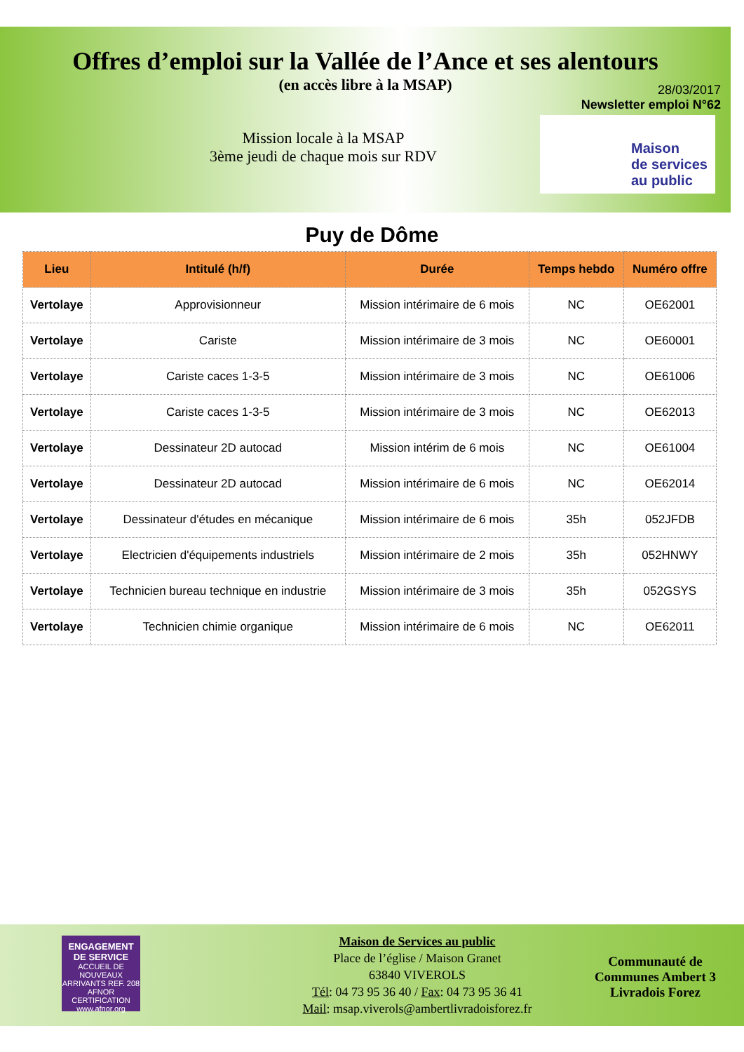Offres d’emploi sur la Vallée de l’Ance et ses alentours
(en accès libre à la MSAP)
Mission locale à la MSAP
3ème jeudi de chaque mois sur RDV
28/03/2017
Newsletter emploi N°62
Maison
de services
au public
Puy de Dôme
| Lieu | Intitulé (h/f) | Durée | Temps hebdo | Numéro offre |
| --- | --- | --- | --- | --- |
| Vertolaye | Approvisionneur | Mission intérimaire de 6 mois | NC | OE62001 |
| Vertolaye | Cariste | Mission intérimaire de 3 mois | NC | OE60001 |
| Vertolaye | Cariste caces 1-3-5 | Mission intérimaire de 3 mois | NC | OE61006 |
| Vertolaye | Cariste caces 1-3-5 | Mission intérimaire de 3 mois | NC | OE62013 |
| Vertolaye | Dessinateur 2D autocad | Mission intérim de 6 mois | NC | OE61004 |
| Vertolaye | Dessinateur 2D autocad | Mission intérimaire de 6 mois | NC | OE62014 |
| Vertolaye | Dessinateur d'études en mécanique | Mission intérimaire de 6 mois | 35h | 052JFDB |
| Vertolaye | Electricien d'équipements industriels | Mission intérimaire de 2 mois | 35h | 052HNWY |
| Vertolaye | Technicien bureau technique en industrie | Mission intérimaire de 3 mois | 35h | 052GSYS |
| Vertolaye | Technicien chimie organique | Mission intérimaire de 6 mois | NC | OE62011 |
ENGAGEMENT DE SERVICE
ACCUEIL DE NOUVEAUX ARRIVANTS REF. 208
AFNOR CERTIFICATION
www.afnor.org
Maison de Services au public
Place de l’église / Maison Granet
63840 VIVEROLS
Tél: 04 73 95 36 40 / Fax: 04 73 95 36 41
Mail: msap.viverols@ambertlivradoisforez.fr
Communauté de
Communes Ambert 3
Livradois Forez